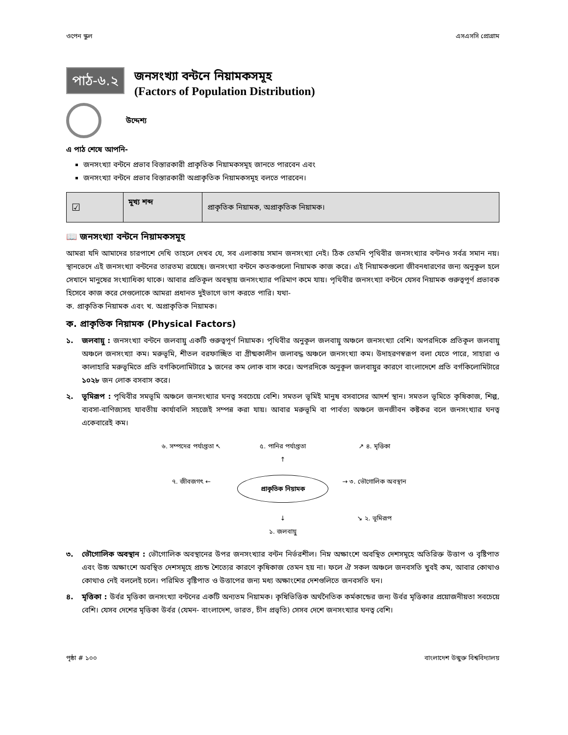ওপেন স্কুল এসএসসি প্রোগ্রাম
পাঠ-৬.২
জনসংখ্যা বন্টনে নিয়ামকসমূহ
(Factors of Population Distribution)
উদ্দেশ্য
এ পাঠ শেষে আপনি-
জনসংখ্যা বন্টনে প্রভাব বিস্তারকারী প্রাকৃতিক নিয়ামকসমূহ জানতে পারবেন এবং
জনসংখ্যা বন্টনে প্রভাব বিস্তারকারী অপ্রাকৃতিক নিয়ামকসমূহ বলতে পারবেন।
| ☑ | মূখ্য শব্দ | প্রাকৃতিক নিয়ামক, অপ্রাকৃতিক নিয়ামক। |
📖 জনসংখ্যা বন্টনে নিয়ামকসমূহ
আমরা যদি আমাদের চারপাশে দেখি তাহলে দেখব যে, সব এলাকায় সমান জনসংখ্যা নেই। ঠিক তেমনি পৃথিবীর জনসংখ্যার বন্টনও সর্বত্র সমান নয়। স্থানভেদে এই জনসংখ্যা বন্টনের তারতম্য রয়েছে। জনসংখ্যা বন্টনে কতকগুলো নিয়ামক কাজ করে। এই নিয়ামকগুলো জীবনধারণের জন্য অনুকূল হলে সেখানে মানুষের সংখ্যাধিক্য থাকে। আবার প্রতিকূল অবস্থায় জনসংখ্যার পরিমাণ কমে যায়। পৃথিবীর জনসংখ্যা বন্টনে যেসব নিয়ামক গুরুত্বপূর্ণ প্রভাবক হিসেবে কাজ করে সেগুলোকে আমরা প্রধানত দুইভাগে ভাগ করতে পারি। যথা-
ক. প্রাকৃতিক নিয়ামক এবং খ. অপ্রাকৃতিক নিয়ামক।
ক. প্রাকৃতিক নিয়ামক (Physical Factors)
১. জলবায়ু : জনসংখ্যা বন্টনে জলবায়ু একটি গুরুত্বপূর্ণ নিয়ামক। পৃথিবীর অনুকূল জলবায়ু অঞ্চলে জনসংখ্যা বেশি। অপরদিকে প্রতিকূল জলবায়ু অঞ্চলে জনসংখ্যা কম। মরুভূমি, শীতল বরফাচ্ছিত বা গ্রীষ্মকালীন জলাবদ্ধ অঞ্চলে জনসংখ্যা কম। উদাহরণস্বরূপ বলা যেতে পারে, সাহারা ও কালাহারি মরুভূমিতে প্রতি বর্গকিলোমিটারে ১ জনের কম লোক বাস করে। অপরদিকে অনুকূল জলবায়ুর কারণে বাংলাদেশে প্রতি বর্গকিলোমিটারে ১০২৮ জন লোক বসবাস করে।
২. ভূমিরূপ : পৃথিবীর সমভূমি অঞ্চলে জনসংখ্যার ঘনত্ব সবচেয়ে বেশি। সমতল ভূমিই মানুষ বসবাসের আদর্শ স্থান। সমতল ভূমিতে কৃষিকাজ, শিল্প, ব্যবসা-বাণিজ্যসহ যাবতীয় কার্যাবলি সহজেই সম্পন্ন করা যায়। আবার মরুভূমি বা পার্বত্য অঞ্চলে জনজীবন কষ্টকর বলে জনসংখ্যার ঘনত্ব একেবারেই কম।
৬. সম্পদের পর্যাপ্ততা ↖
৫. পানির পর্যাপ্ততা
↑
↗ ৪. মৃত্তিকা
৭. জীবজগৎ ←
প্রাকৃতিক নিয়ামক
→ ৩. ভৌগোলিক অবস্থান
↓
১. জলবায়ু
↘ ২. ভূমিরূপ
৩. ভৌগোলিক অবস্থান : ভৌগোলিক অবস্থানের উপর জনসংখ্যার বন্টন নির্ভরশীল। নিম্ন অক্ষাংশে অবস্থিত দেশসমূহে অতিরিক্ত উত্তাপ ও বৃষ্টিপাত এবং উচ্চ অক্ষাংশে অবস্থিত দেশসমূহে প্রচন্ড শৈত্যের কারণে কৃষিকাজ তেমন হয় না। ফলে ঐ সকল অঞ্চলে জনবসতি খুবই কম, আবার কোথাও কোথাও নেই বললেই চলে। পরিমিত বৃষ্টিপাত ও উত্তাপের জন্য মধ্য অক্ষাংশের দেশগুলিতে জনবসতি ঘন।
৪. মৃত্তিকা : উর্বর মৃত্তিকা জনসংখ্যা বন্টনের একটি অন্যতম নিয়ামক। কৃষিভিত্তিক অর্থনৈতিক কর্মকান্ডের জন্য উর্বর মৃত্তিকার প্রয়োজনীয়তা সবচেয়ে বেশি। যেসব দেশের মৃত্তিকা উর্বর (যেমন- বাংলাদেশ, ভারত, চীন প্রভৃতি) সেসব দেশে জনসংখ্যার ঘনত্ব বেশি।
পৃষ্ঠা # ১০০ বাংলাদেশ উন্মুক্ত বিশ্ববিদ্যালয়